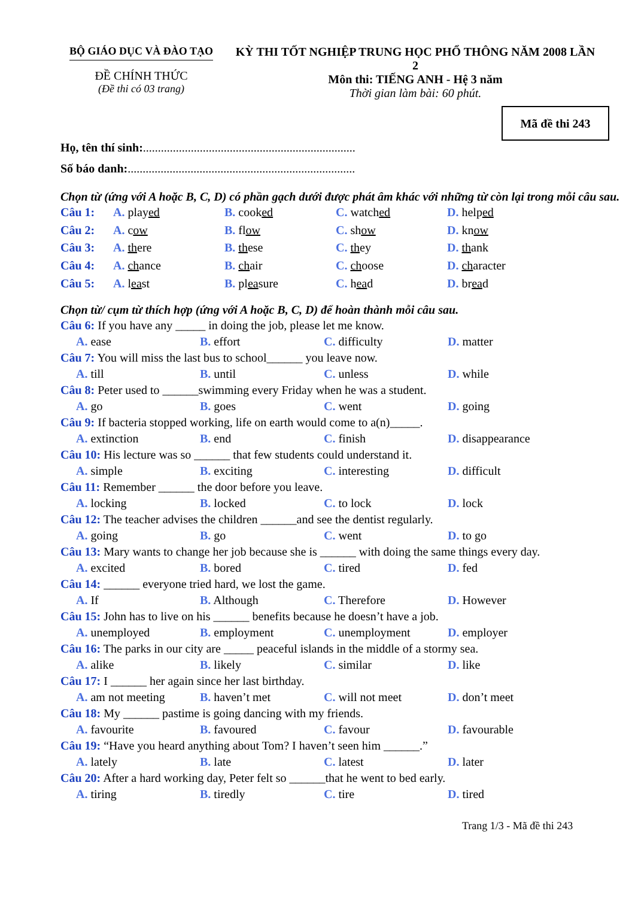BỘ GIÁO DỤC VÀ ĐÀO TẠO
ĐỀ CHÍNH THỨC
(Đề thi có 03 trang)
KỲ THI TỐT NGHIỆP TRUNG HỌC PHỔ THÔNG NĂM 2008 LẦN 2
Môn thi: TIẾNG ANH - Hệ 3 năm
Thời gian làm bài: 60 phút.
Mã đề thi 243
Họ, tên thí sinh:.......................................................................
Số báo danh:............................................................................
Chọn từ (ứng với A hoặc B, C, D) có phần gạch dưới được phát âm khác với những từ còn lại trong mỗi câu sau.
Câu 1: A. played B. cooked C. watched D. helped
Câu 2: A. cow B. flow C. show D. know
Câu 3: A. there B. these C. they D. thank
Câu 4: A. chance B. chair C. choose D. character
Câu 5: A. least B. pleasure C. head D. bread
Chọn từ/ cụm từ thích hợp (ứng với A hoặc B, C, D) để hoàn thành mỗi câu sau.
Câu 6: If you have any _____ in doing the job, please let me know.
A. ease B. effort C. difficulty D. matter
Câu 7: You will miss the last bus to school______ you leave now.
A. till B. until C. unless D. while
Câu 8: Peter used to ______swimming every Friday when he was a student.
A. go B. goes C. went D. going
Câu 9: If bacteria stopped working, life on earth would come to a(n)_____.
A. extinction B. end C. finish D. disappearance
Câu 10: His lecture was so ______ that few students could understand it.
A. simple B. exciting C. interesting D. difficult
Câu 11: Remember ______ the door before you leave.
A. locking B. locked C. to lock D. lock
Câu 12: The teacher advises the children ______and see the dentist regularly.
A. going B. go C. went D. to go
Câu 13: Mary wants to change her job because she is ______ with doing the same things every day.
A. excited B. bored C. tired D. fed
Câu 14: ______ everyone tried hard, we lost the game.
A. If B. Although C. Therefore D. However
Câu 15: John has to live on his ______ benefits because he doesn’t have a job.
A. unemployed B. employment C. unemployment D. employer
Câu 16: The parks in our city are _____ peaceful islands in the middle of a stormy sea.
A. alike B. likely C. similar D. like
Câu 17: I ______ her again since her last birthday.
A. am not meeting B. haven’t met C. will not meet D. don’t meet
Câu 18: My ______ pastime is going dancing with my friends.
A. favourite B. favoured C. favour D. favourable
Câu 19: “Have you heard anything about Tom? I haven’t seen him ______.”
A. lately B. late C. latest D. later
Câu 20: After a hard working day, Peter felt so ______that he went to bed early.
A. tiring B. tiredly C. tire D. tired
Trang 1/3 - Mã đề thi 243